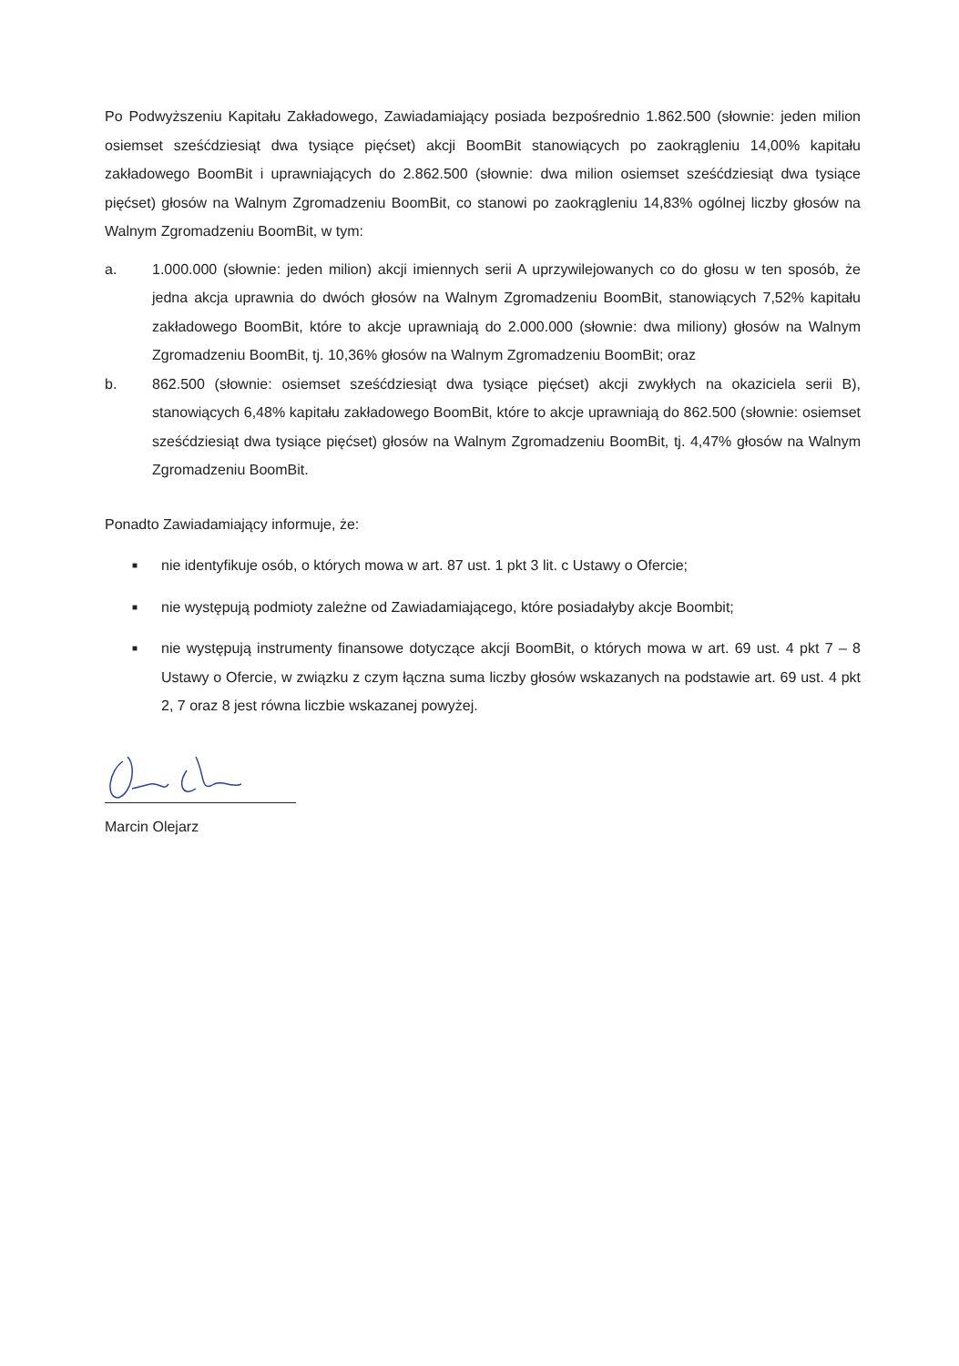Po Podwyższeniu Kapitału Zakładowego, Zawiadamiający posiada bezpośrednio 1.862.500 (słownie: jeden milion osiemset sześćdziesiąt dwa tysiące pięćset) akcji BoomBit stanowiących po zaokrągleniu 14,00% kapitału zakładowego BoomBit i uprawniających do 2.862.500 (słownie: dwa milion osiemset sześćdziesiąt dwa tysiące pięćset) głosów na Walnym Zgromadzeniu BoomBit, co stanowi po zaokrągleniu 14,83% ogólnej liczby głosów na Walnym Zgromadzeniu BoomBit, w tym:
a. 1.000.000 (słownie: jeden milion) akcji imiennych serii A uprzywilejowanych co do głosu w ten sposób, że jedna akcja uprawnia do dwóch głosów na Walnym Zgromadzeniu BoomBit, stanowiących 7,52% kapitału zakładowego BoomBit, które to akcje uprawniają do 2.000.000 (słownie: dwa miliony) głosów na Walnym Zgromadzeniu BoomBit, tj. 10,36% głosów na Walnym Zgromadzeniu BoomBit; oraz
b. 862.500 (słownie: osiemset sześćdziesiąt dwa tysiące pięćset) akcji zwykłych na okaziciela serii B), stanowiących 6,48% kapitału zakładowego BoomBit, które to akcje uprawniają do 862.500 (słownie: osiemset sześćdziesiąt dwa tysiące pięćset) głosów na Walnym Zgromadzeniu BoomBit, tj. 4,47% głosów na Walnym Zgromadzeniu BoomBit.
Ponadto Zawiadamiający informuje, że:
■
nie identyfikuje osób, o których mowa w art. 87 ust. 1 pkt 3 lit. c Ustawy o Ofercie;
■
nie występują podmioty zależne od Zawiadamiającego, które posiadałyby akcje Boombit;
■
nie występują instrumenty finansowe dotyczące akcji BoomBit, o których mowa w art. 69 ust. 4 pkt 7 – 8 Ustawy o Ofercie, w związku z czym łączna suma liczby głosów wskazanych na podstawie art. 69 ust. 4 pkt 2, 7 oraz 8 jest równa liczbie wskazanej powyżej.
Marcin Olejarz